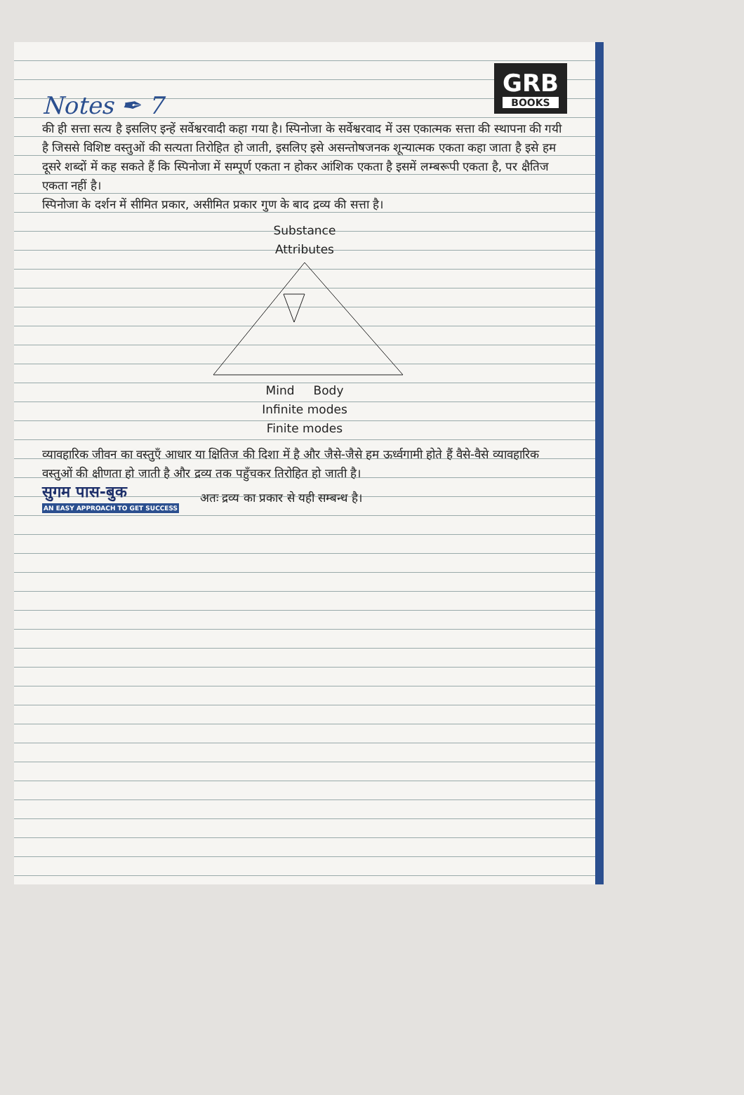Notes ✒ 7
GRB
BOOKS
की ही सत्ता सत्य है इसलिए इन्हें सर्वेश्वरवादी कहा गया है। स्पिनोजा के सर्वेश्वरवाद में उस एकात्मक सत्ता की स्थापना की गयी है जिससे विशिष्ट वस्तुओं की सत्यता तिरोहित हो जाती, इसलिए इसे असन्तोषजनक शून्यात्मक एकता कहा जाता है इसे हम दूसरे शब्दों में कह सकते हैं कि स्पिनोजा में सम्पूर्ण एकता न होकर आंशिक एकता है इसमें लम्बरूपी एकता है, पर क्षैतिज एकता नहीं है।
स्पिनोजा के दर्शन में सीमित प्रकार, असीमित प्रकार गुण के बाद द्रव्य की सत्ता है।
Substance
Attributes
Mind Body
Infinite modes
Finite modes
व्यावहारिक जीवन का वस्तुएँ आधार या क्षितिज की दिशा में है और जैसे-जैसे हम ऊर्ध्वगामी होते हैं वैसे-वैसे व्यावहारिक वस्तुओं की क्षीणता हो जाती है और द्रव्य तक पहुँचकर तिरोहित हो जाती है।
सुगम पास-बुक
AN EASY APPROACH TO GET SUCCESS
अतः द्रव्य का प्रकार से यही सम्बन्ध है।